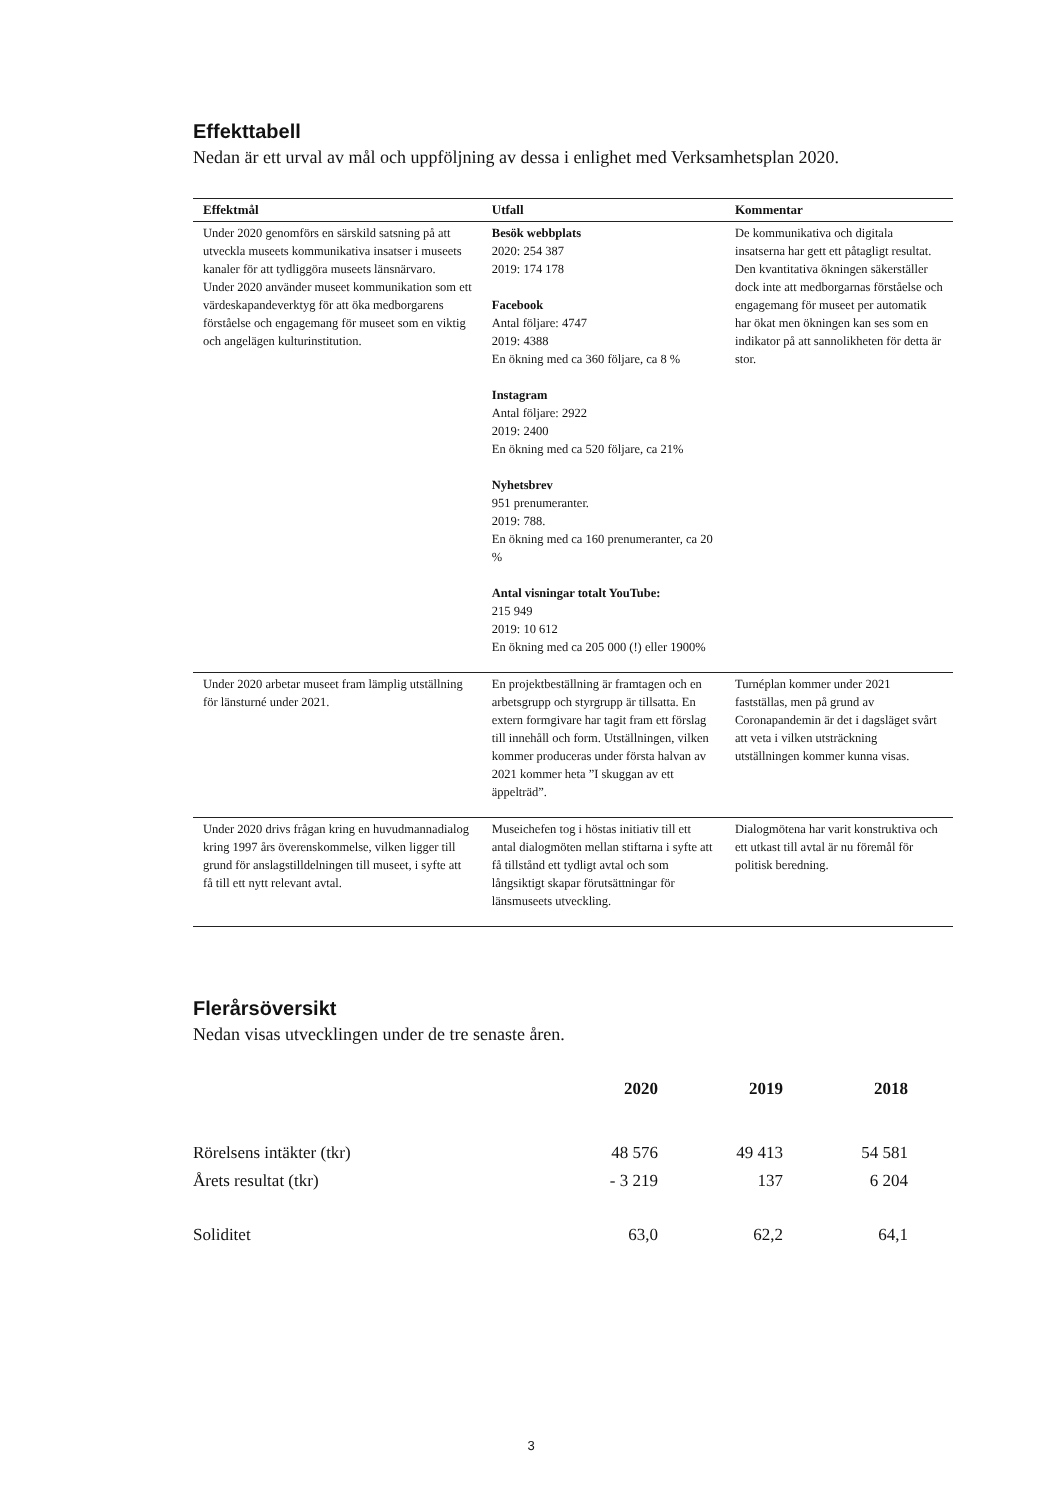Effekttabell
Nedan är ett urval av mål och uppföljning av dessa i enlighet med Verksamhetsplan 2020.
| Effektmål | Utfall | Kommentar |
| --- | --- | --- |
| Under 2020 genomförs en särskild satsning på att utveckla museets kommunikativa insatser i museets kanaler för att tydliggöra museets länsnärvaro. Under 2020 använder museet kommunikation som ett värdeskapandeverktyg för att öka medborgarens förståelse och engagemang för museet som en viktig och angelägen kulturinstitution. | Besök webbplats 2020: 254 387 2019: 174 178 Facebook Antal följare: 4747 2019: 4388 En ökning med ca 360 följare, ca 8 % Instagram Antal följare: 2922 2019: 2400 En ökning med ca 520 följare, ca 21% Nyhetsbrev 951 prenumeranter. 2019: 788. En ökning med ca 160 prenumeranter, ca 20 % Antal visningar totalt YouTube: 215 949 2019: 10 612 En ökning med ca 205 000 (!) eller 1900% | De kommunikativa och digitala insatserna har gett ett påtagligt resultat. Den kvantitativa ökningen säkerställer dock inte att medborgarnas förståelse och engagemang för museet per automatik har ökat men ökningen kan ses som en indikator på att sannolikheten för detta är stor. |
| Under 2020 arbetar museet fram lämplig utställning för länsturné under 2021. | En projektbeställning är framtagen och en arbetsgrupp och styrgrupp är tillsatta. En extern formgivare har tagit fram ett förslag till innehåll och form. Utställningen, vilken kommer produceras under första halvan av 2021 kommer heta ”I skuggan av ett äppelträd”. | Turnéplan kommer under 2021 fastställas, men på grund av Coronapandemin är det i dagsläget svårt att veta i vilken utsträckning utställningen kommer kunna visas. |
| Under 2020 drivs frågan kring en huvudmannadialog kring 1997 års överenskommelse, vilken ligger till grund för anslagstilldelningen till museet, i syfte att få till ett nytt relevant avtal. | Museichefen tog i höstas initiativ till ett antal dialogmöten mellan stiftarna i syfte att få tillstånd ett tydligt avtal och som långsiktigt skapar förutsättningar för länsmuseets utveckling. | Dialogmötena har varit konstruktiva och ett utkast till avtal är nu föremål för politisk beredning. |
Flerårsöversikt
Nedan visas utvecklingen under de tre senaste åren.
| | 2020 | 2019 | 2018 |
| Rörelsens intäkter (tkr) | 48 576 | 49 413 | 54 581 |
| Årets resultat (tkr) | - 3 219 | 137 | 6 204 |
| Soliditet | 63,0 | 62,2 | 64,1 |
3